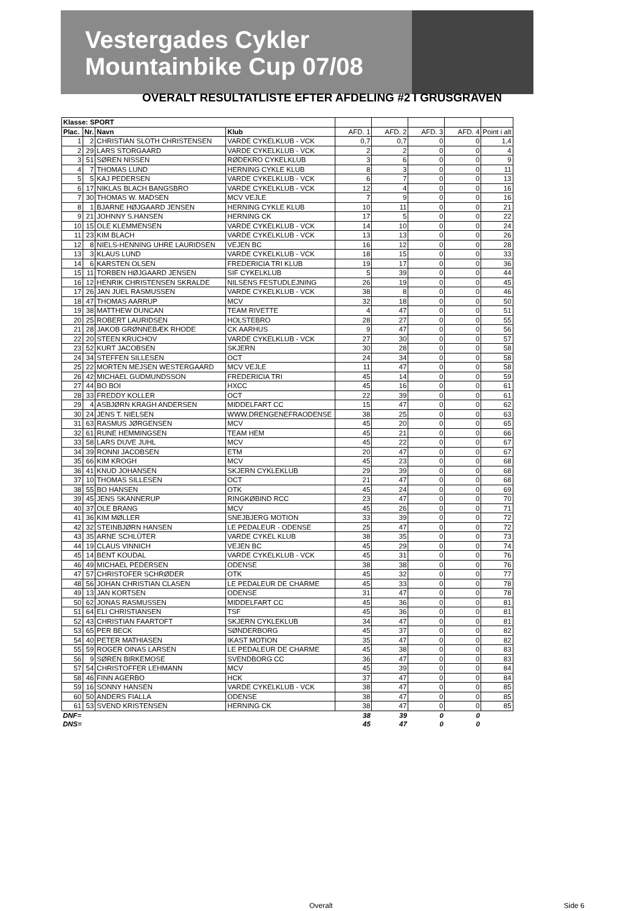Vestergades Cykler
Mountainbike Cup 07/08
OVERALT RESULTATLISTE EFTER AFDELING #2 I GRUSGRAVEN
| Klasse: SPORT | | | | | | | | |
| Plac. | Nr. | Navn | Klub | AFD. 1 | AFD. 2 | AFD. 3 | AFD. 4 | Point i alt |
| 1 | 2 | CHRISTIAN SLOTH CHRISTENSEN | VARDE CYKELKLUB - VCK | 0,7 | 0,7 | 0 | 0 | 1,4 |
| 2 | 29 | LARS STORGAARD | VARDE CYKELKLUB - VCK | 2 | 2 | 0 | 0 | 4 |
| 3 | 51 | SØREN NISSEN | RØDEKRO CYKELKLUB | 3 | 6 | 0 | 0 | 9 |
| 4 | 7 | THOMAS LUND | HERNING CYKLE KLUB | 8 | 3 | 0 | 0 | 11 |
| 5 | 5 | KAJ PEDERSEN | VARDE CYKELKLUB - VCK | 6 | 7 | 0 | 0 | 13 |
| 6 | 17 | NIKLAS BLACH BANGSBRO | VARDE CYKELKLUB - VCK | 12 | 4 | 0 | 0 | 16 |
| 7 | 30 | THOMAS W. MADSEN | MCV VEJLE | 7 | 9 | 0 | 0 | 16 |
| 8 | 1 | BJARNE HØJGAARD JENSEN | HERNING CYKLE KLUB | 10 | 11 | 0 | 0 | 21 |
| 9 | 21 | JOHNNY S.HANSEN | HERNING CK | 17 | 5 | 0 | 0 | 22 |
| 10 | 15 | OLE KLEMMENSEN | VARDE CYKELKLUB - VCK | 14 | 10 | 0 | 0 | 24 |
| 11 | 23 | KIM BLACH | VARDE CYKELKLUB - VCK | 13 | 13 | 0 | 0 | 26 |
| 12 | 8 | NIELS-HENNING UHRE LAURIDSEN | VEJEN BC | 16 | 12 | 0 | 0 | 28 |
| 13 | 3 | KLAUS LUND | VARDE CYKELKLUB - VCK | 18 | 15 | 0 | 0 | 33 |
| 14 | 6 | KARSTEN OLSEN | FREDERICIA TRI KLUB | 19 | 17 | 0 | 0 | 36 |
| 15 | 11 | TORBEN HØJGAARD JENSEN | SIF CYKELKLUB | 5 | 39 | 0 | 0 | 44 |
| 16 | 12 | HENRIK CHRISTENSEN SKRALDE | NILSENS FESTUDLEJNING | 26 | 19 | 0 | 0 | 45 |
| 17 | 26 | JAN JUEL RASMUSSEN | VARDE CYKELKLUB - VCK | 38 | 8 | 0 | 0 | 46 |
| 18 | 47 | THOMAS AARRUP | MCV | 32 | 18 | 0 | 0 | 50 |
| 19 | 38 | MATTHEW DUNCAN | TEAM RIVETTE | 4 | 47 | 0 | 0 | 51 |
| 20 | 25 | ROBERT LAURIDSEN | HOLSTEBRO | 28 | 27 | 0 | 0 | 55 |
| 21 | 28 | JAKOB GRØNNEBÆK RHODE | CK AARHUS | 9 | 47 | 0 | 0 | 56 |
| 22 | 20 | STEEN KRUCHOV | VARDE CYKELKLUB - VCK | 27 | 30 | 0 | 0 | 57 |
| 23 | 52 | KURT JACOBSEN | SKJERN | 30 | 28 | 0 | 0 | 58 |
| 24 | 34 | STEFFEN SILLESEN | OCT | 24 | 34 | 0 | 0 | 58 |
| 25 | 22 | MORTEN MEJSEN WESTERGAARD | MCV VEJLE | 11 | 47 | 0 | 0 | 58 |
| 26 | 42 | MICHAEL GUDMUNDSSON | FREDERICIA TRI | 45 | 14 | 0 | 0 | 59 |
| 27 | 44 | BO BOI | HXCC | 45 | 16 | 0 | 0 | 61 |
| 28 | 33 | FREDDY KOLLER | OCT | 22 | 39 | 0 | 0 | 61 |
| 29 | 4 | ASBJØRN KRAGH ANDERSEN | MIDDELFART CC | 15 | 47 | 0 | 0 | 62 |
| 30 | 24 | JENS T. NIELSEN | WWW.DRENGENEFRAODENSE | 38 | 25 | 0 | 0 | 63 |
| 31 | 63 | RASMUS JØRGENSEN | MCV | 45 | 20 | 0 | 0 | 65 |
| 32 | 61 | RUNE HEMMINGSEN | TEAM HEM | 45 | 21 | 0 | 0 | 66 |
| 33 | 58 | LARS DUVE JUHL | MCV | 45 | 22 | 0 | 0 | 67 |
| 34 | 39 | RONNI JACOBSEN | ETM | 20 | 47 | 0 | 0 | 67 |
| 35 | 66 | KIM KROGH | MCV | 45 | 23 | 0 | 0 | 68 |
| 36 | 41 | KNUD JOHANSEN | SKJERN CYKLEKLUB | 29 | 39 | 0 | 0 | 68 |
| 37 | 10 | THOMAS SILLESEN | OCT | 21 | 47 | 0 | 0 | 68 |
| 38 | 55 | BO HANSEN | OTK | 45 | 24 | 0 | 0 | 69 |
| 39 | 45 | JENS SKANNERUP | RINGKØBIND RCC | 23 | 47 | 0 | 0 | 70 |
| 40 | 37 | OLE BRANG | MCV | 45 | 26 | 0 | 0 | 71 |
| 41 | 36 | KIM MØLLER | SNEJBJERG MOTION | 33 | 39 | 0 | 0 | 72 |
| 42 | 32 | STEINBJØRN HANSEN | LE PEDALEUR - ODENSE | 25 | 47 | 0 | 0 | 72 |
| 43 | 35 | ARNE SCHLÜTER | VARDE CYKEL KLUB | 38 | 35 | 0 | 0 | 73 |
| 44 | 19 | CLAUS VINNICH | VEJEN BC | 45 | 29 | 0 | 0 | 74 |
| 45 | 14 | BENT KOUDAL | VARDE CYKELKLUB - VCK | 45 | 31 | 0 | 0 | 76 |
| 46 | 49 | MICHAEL PEDERSEN | ODENSE | 38 | 38 | 0 | 0 | 76 |
| 47 | 57 | CHRISTOFER SCHRØDER | OTK | 45 | 32 | 0 | 0 | 77 |
| 48 | 56 | JOHAN CHRISTIAN CLASEN | LE PEDALEUR DE CHARME | 45 | 33 | 0 | 0 | 78 |
| 49 | 13 | JAN KORTSEN | ODENSE | 31 | 47 | 0 | 0 | 78 |
| 50 | 62 | JONAS RASMUSSEN | MIDDELFART CC | 45 | 36 | 0 | 0 | 81 |
| 51 | 64 | ELI CHRISTIANSEN | TSF | 45 | 36 | 0 | 0 | 81 |
| 52 | 43 | CHRISTIAN FAARTOFT | SKJERN CYKLEKLUB | 34 | 47 | 0 | 0 | 81 |
| 53 | 65 | PER BECK | SØNDERBORG | 45 | 37 | 0 | 0 | 82 |
| 54 | 40 | PETER MATHIASEN | IKAST MOTION | 35 | 47 | 0 | 0 | 82 |
| 55 | 59 | ROGER OINAS LARSEN | LE PEDALEUR DE CHARME | 45 | 38 | 0 | 0 | 83 |
| 56 | 9 | SØREN BIRKEMOSE | SVENDBORG CC | 36 | 47 | 0 | 0 | 83 |
| 57 | 54 | CHRISTOFFER LEHMANN | MCV | 45 | 39 | 0 | 0 | 84 |
| 58 | 46 | FINN AGERBO | HCK | 37 | 47 | 0 | 0 | 84 |
| 59 | 16 | SONNY HANSEN | VARDE CYKELKLUB - VCK | 38 | 47 | 0 | 0 | 85 |
| 60 | 50 | ANDERS FIALLA | ODENSE | 38 | 47 | 0 | 0 | 85 |
| 61 | 53 | SVEND KRISTENSEN | HERNING CK | 38 | 47 | 0 | 0 | 85 |
| DNF= | | | | 38 | 39 | 0 | 0 | |
| DNS= | | | | 45 | 47 | 0 | 0 | |
Overalt Side 6